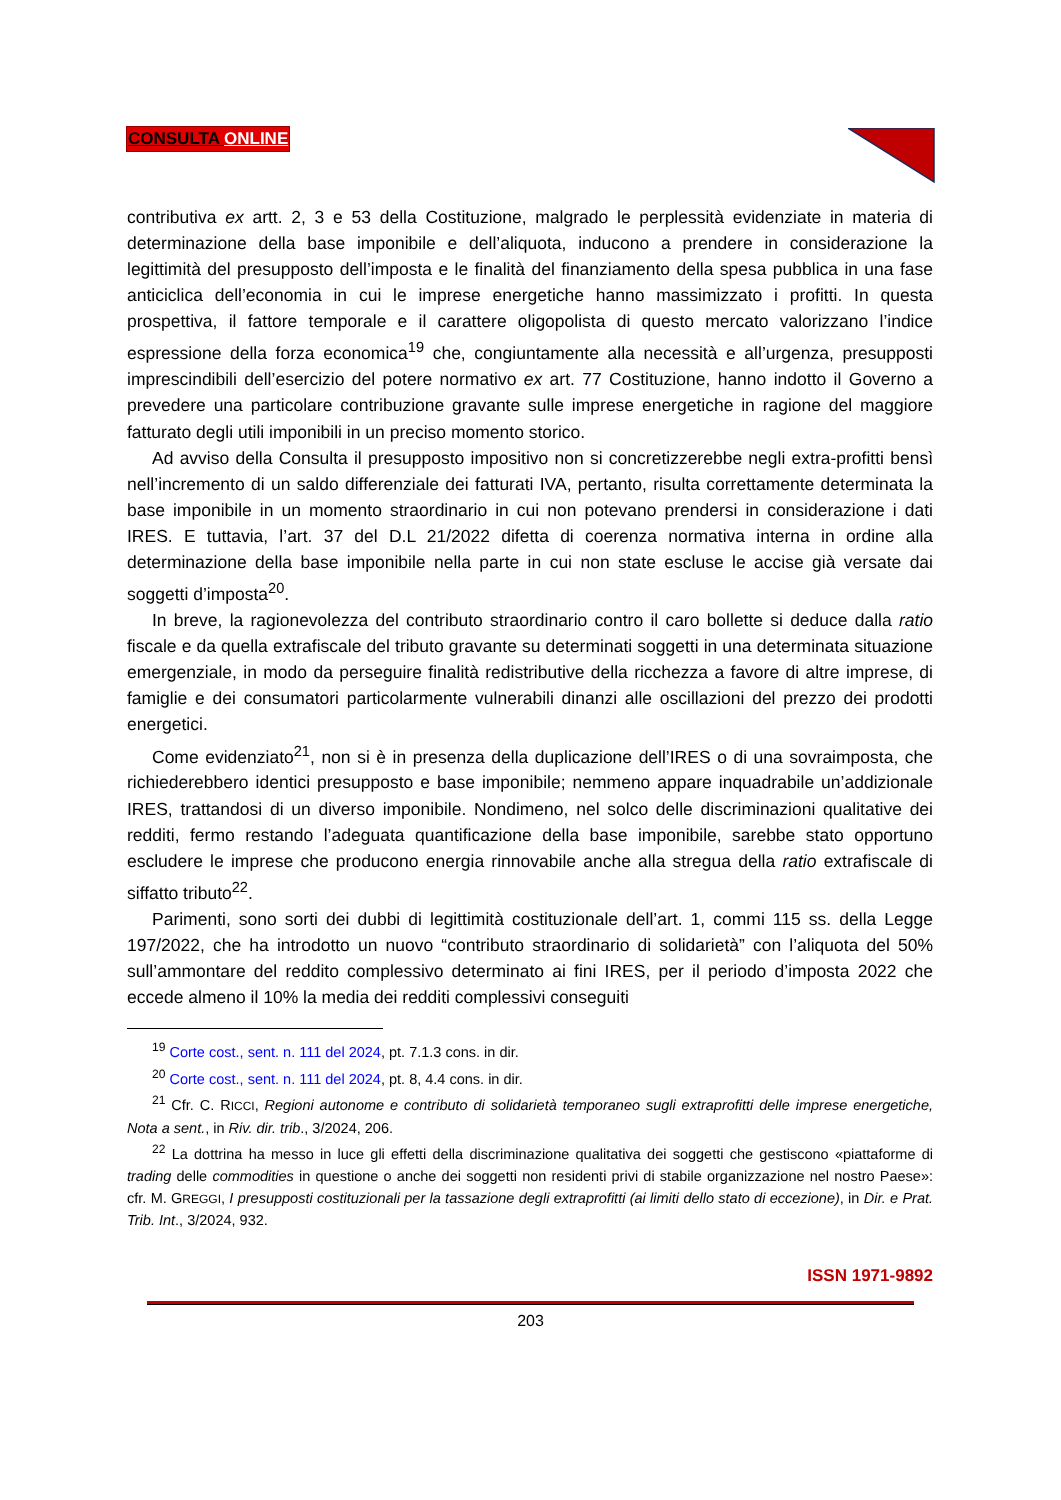CONSULTA ONLINE
contributiva ex artt. 2, 3 e 53 della Costituzione, malgrado le perplessità evidenziate in materia di determinazione della base imponibile e dell’aliquota, inducono a prendere in considerazione la legittimità del presupposto dell’imposta e le finalità del finanziamento della spesa pubblica in una fase anticiclica dell’economia in cui le imprese energetiche hanno massimizzato i profitti. In questa prospettiva, il fattore temporale e il carattere oligopolista di questo mercato valorizzano l’indice espressione della forza economica<sup>19</sup> che, congiuntamente alla necessità e all’urgenza, presupposti imprescindibili dell’esercizio del potere normativo ex art. 77 Costituzione, hanno indotto il Governo a prevedere una particolare contribuzione gravante sulle imprese energetiche in ragione del maggiore fatturato degli utili imponibili in un preciso momento storico.
Ad avviso della Consulta il presupposto impositivo non si concretizzerebbe negli extra-profitti bensì nell’incremento di un saldo differenziale dei fatturati IVA, pertanto, risulta correttamente determinata la base imponibile in un momento straordinario in cui non potevano prendersi in considerazione i dati IRES. E tuttavia, l’art. 37 del D.L 21/2022 difetta di coerenza normativa interna in ordine alla determinazione della base imponibile nella parte in cui non state escluse le accise già versate dai soggetti d’imposta<sup>20</sup>.
In breve, la ragionevolezza del contributo straordinario contro il caro bollette si deduce dalla ratio fiscale e da quella extrafiscale del tributo gravante su determinati soggetti in una determinata situazione emergenziale, in modo da perseguire finalità redistributive della ricchezza a favore di altre imprese, di famiglie e dei consumatori particolarmente vulnerabili dinanzi alle oscillazioni del prezzo dei prodotti energetici.
Come evidenziato<sup>21</sup>, non si è in presenza della duplicazione dell’IRES o di una sovraimposta, che richiederebbero identici presupposto e base imponibile; nemmeno appare inquadrabile un’addizionale IRES, trattandosi di un diverso imponibile. Nondimeno, nel solco delle discriminazioni qualitative dei redditi, fermo restando l’adeguata quantificazione della base imponibile, sarebbe stato opportuno escludere le imprese che producono energia rinnovabile anche alla stregua della ratio extrafiscale di siffatto tributo<sup>22</sup>.
Parimenti, sono sorti dei dubbi di legittimità costituzionale dell’art. 1, commi 115 ss. della Legge 197/2022, che ha introdotto un nuovo “contributo straordinario di solidarietà” con l’aliquota del 50% sull’ammontare del reddito complessivo determinato ai fini IRES, per il periodo d’imposta 2022 che eccede almeno il 10% la media dei redditi complessivi conseguiti
<sup>19</sup> Corte cost., sent. n. 111 del 2024, pt. 7.1.3 cons. in dir.
<sup>20</sup> Corte cost., sent. n. 111 del 2024, pt. 8, 4.4 cons. in dir.
<sup>21</sup> Cfr. C. RICCI, Regioni autonome e contributo di solidarietà temporaneo sugli extraprofitti delle imprese energetiche, Nota a sent., in Riv. dir. trib., 3/2024, 206.
<sup>22</sup> La dottrina ha messo in luce gli effetti della discriminazione qualitativa dei soggetti che gestiscono «piattaforme di trading delle commodities in questione o anche dei soggetti non residenti privi di stabile organizzazione nel nostro Paese»: cfr. M. GREGGI, I presupposti costituzionali per la tassazione degli extraprofitti (ai limiti dello stato di eccezione), in Dir. e Prat. Trib. Int., 3/2024, 932.
ISSN 1971-9892
203